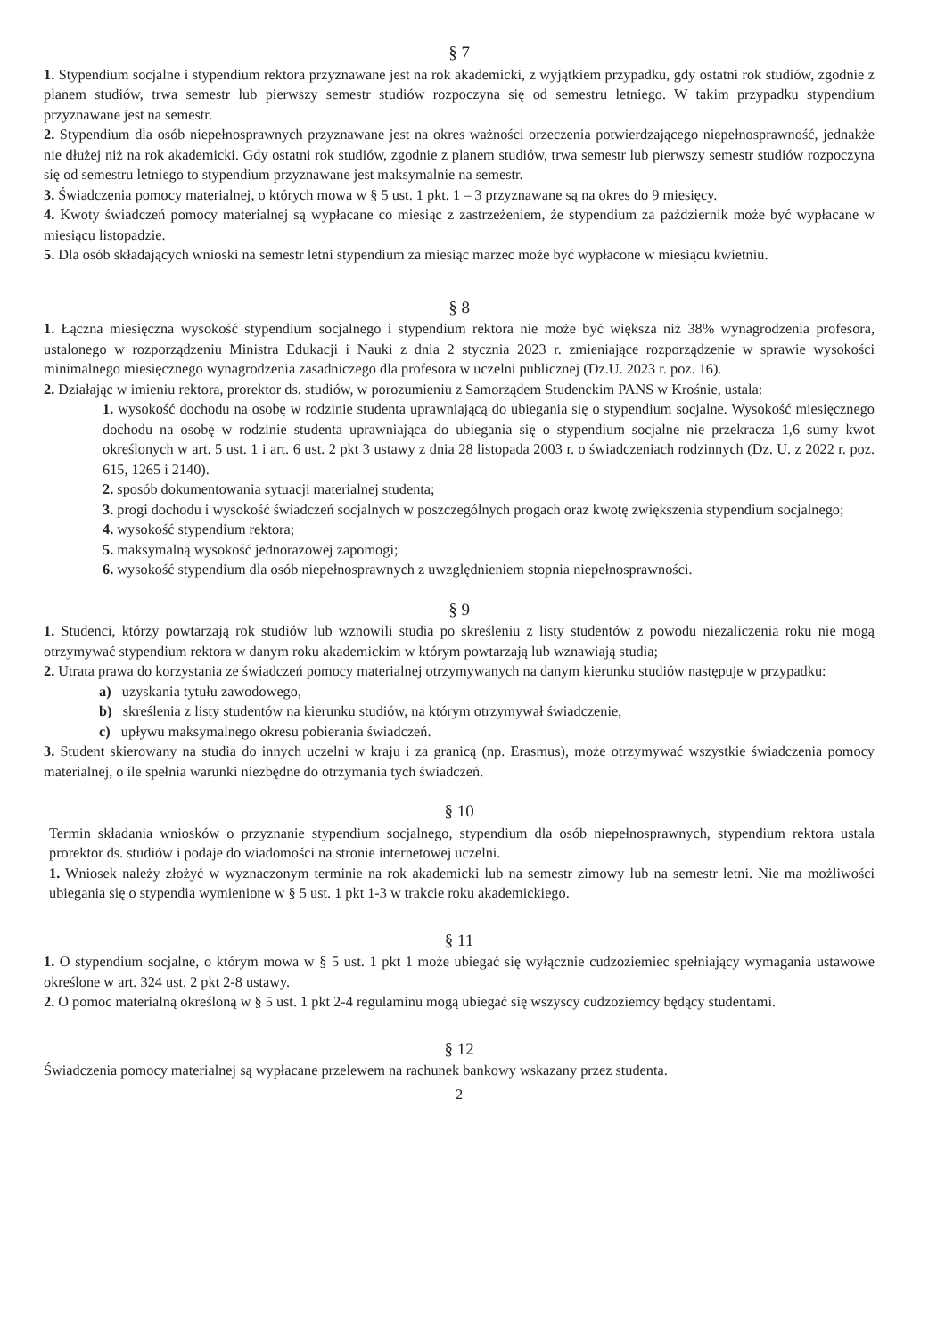§ 7
1. Stypendium socjalne i stypendium rektora przyznawane jest na rok akademicki, z wyjątkiem przypadku, gdy ostatni rok studiów, zgodnie z planem studiów, trwa semestr lub pierwszy semestr studiów rozpoczyna się od semestru letniego. W takim przypadku stypendium przyznawane jest na semestr.
2. Stypendium dla osób niepełnosprawnych przyznawane jest na okres ważności orzeczenia potwierdzającego niepełnosprawność, jednakże nie dłużej niż na rok akademicki. Gdy ostatni rok studiów, zgodnie z planem studiów, trwa semestr lub pierwszy semestr studiów rozpoczyna się od semestru letniego to stypendium przyznawane jest maksymalnie na semestr.
3. Świadczenia pomocy materialnej, o których mowa w § 5 ust. 1 pkt. 1 – 3 przyznawane są na okres do 9 miesięcy.
4. Kwoty świadczeń pomocy materialnej są wypłacane co miesiąc z zastrzeżeniem, że stypendium za październik może być wypłacane w miesiącu listopadzie.
5. Dla osób składających wnioski na semestr letni stypendium za miesiąc marzec może być wypłacone w miesiącu kwietniu.
§ 8
1. Łączna miesięczna wysokość stypendium socjalnego i stypendium rektora nie może być większa niż 38% wynagrodzenia profesora, ustalonego w rozporządzeniu Ministra Edukacji i Nauki z dnia 2 stycznia 2023 r. zmieniające rozporządzenie w sprawie wysokości minimalnego miesięcznego wynagrodzenia zasadniczego dla profesora w uczelni publicznej (Dz.U. 2023 r. poz. 16).
2. Działając w imieniu rektora, prorektor ds. studiów, w porozumieniu z Samorządem Studenckim PANS w Krośnie, ustala:
1. wysokość dochodu na osobę w rodzinie studenta uprawniającą do ubiegania się o stypendium socjalne. Wysokość miesięcznego dochodu na osobę w rodzinie studenta uprawniająca do ubiegania się o stypendium socjalne nie przekracza 1,6 sumy kwot określonych w art. 5 ust. 1 i art. 6 ust. 2 pkt 3 ustawy z dnia 28 listopada 2003 r. o świadczeniach rodzinnych (Dz. U. z 2022 r. poz. 615, 1265 i 2140).
2. sposób dokumentowania sytuacji materialnej studenta;
3. progi dochodu i wysokość świadczeń socjalnych w poszczególnych progach oraz kwotę zwiększenia stypendium socjalnego;
4. wysokość stypendium rektora;
5. maksymalną wysokość jednorazowej zapomogi;
6. wysokość stypendium dla osób niepełnosprawnych z uwzględnieniem stopnia niepełnosprawności.
§ 9
1. Studenci, którzy powtarzają rok studiów lub wznowili studia po skreśleniu z listy studentów z powodu niezaliczenia roku nie mogą otrzymywać stypendium rektora w danym roku akademickim w którym powtarzają lub wznawiają studia;
2. Utrata prawa do korzystania ze świadczeń pomocy materialnej otrzymywanych na danym kierunku studiów następuje w przypadku:
a) uzyskania tytułu zawodowego,
b) skreślenia z listy studentów na kierunku studiów, na którym otrzymywał świadczenie,
c) upływu maksymalnego okresu pobierania świadczeń.
3. Student skierowany na studia do innych uczelni w kraju i za granicą (np. Erasmus), może otrzymywać wszystkie świadczenia pomocy materialnej, o ile spełnia warunki niezbędne do otrzymania tych świadczeń.
§ 10
Termin składania wniosków o przyznanie stypendium socjalnego, stypendium dla osób niepełnosprawnych, stypendium rektora ustala prorektor ds. studiów i podaje do wiadomości na stronie internetowej uczelni.
1. Wniosek należy złożyć w wyznaczonym terminie na rok akademicki lub na semestr zimowy lub na semestr letni. Nie ma możliwości ubiegania się o stypendia wymienione w § 5 ust. 1 pkt 1-3 w trakcie roku akademickiego.
§ 11
1. O stypendium socjalne, o którym mowa w § 5 ust. 1 pkt 1 może ubiegać się wyłącznie cudzoziemiec spełniający wymagania ustawowe określone w art. 324 ust. 2 pkt 2-8 ustawy.
2. O pomoc materialną określoną w § 5 ust. 1 pkt 2-4 regulaminu mogą ubiegać się wszyscy cudzoziemcy będący studentami.
§ 12
Świadczenia pomocy materialnej są wypłacane przelewem na rachunek bankowy wskazany przez studenta.
2